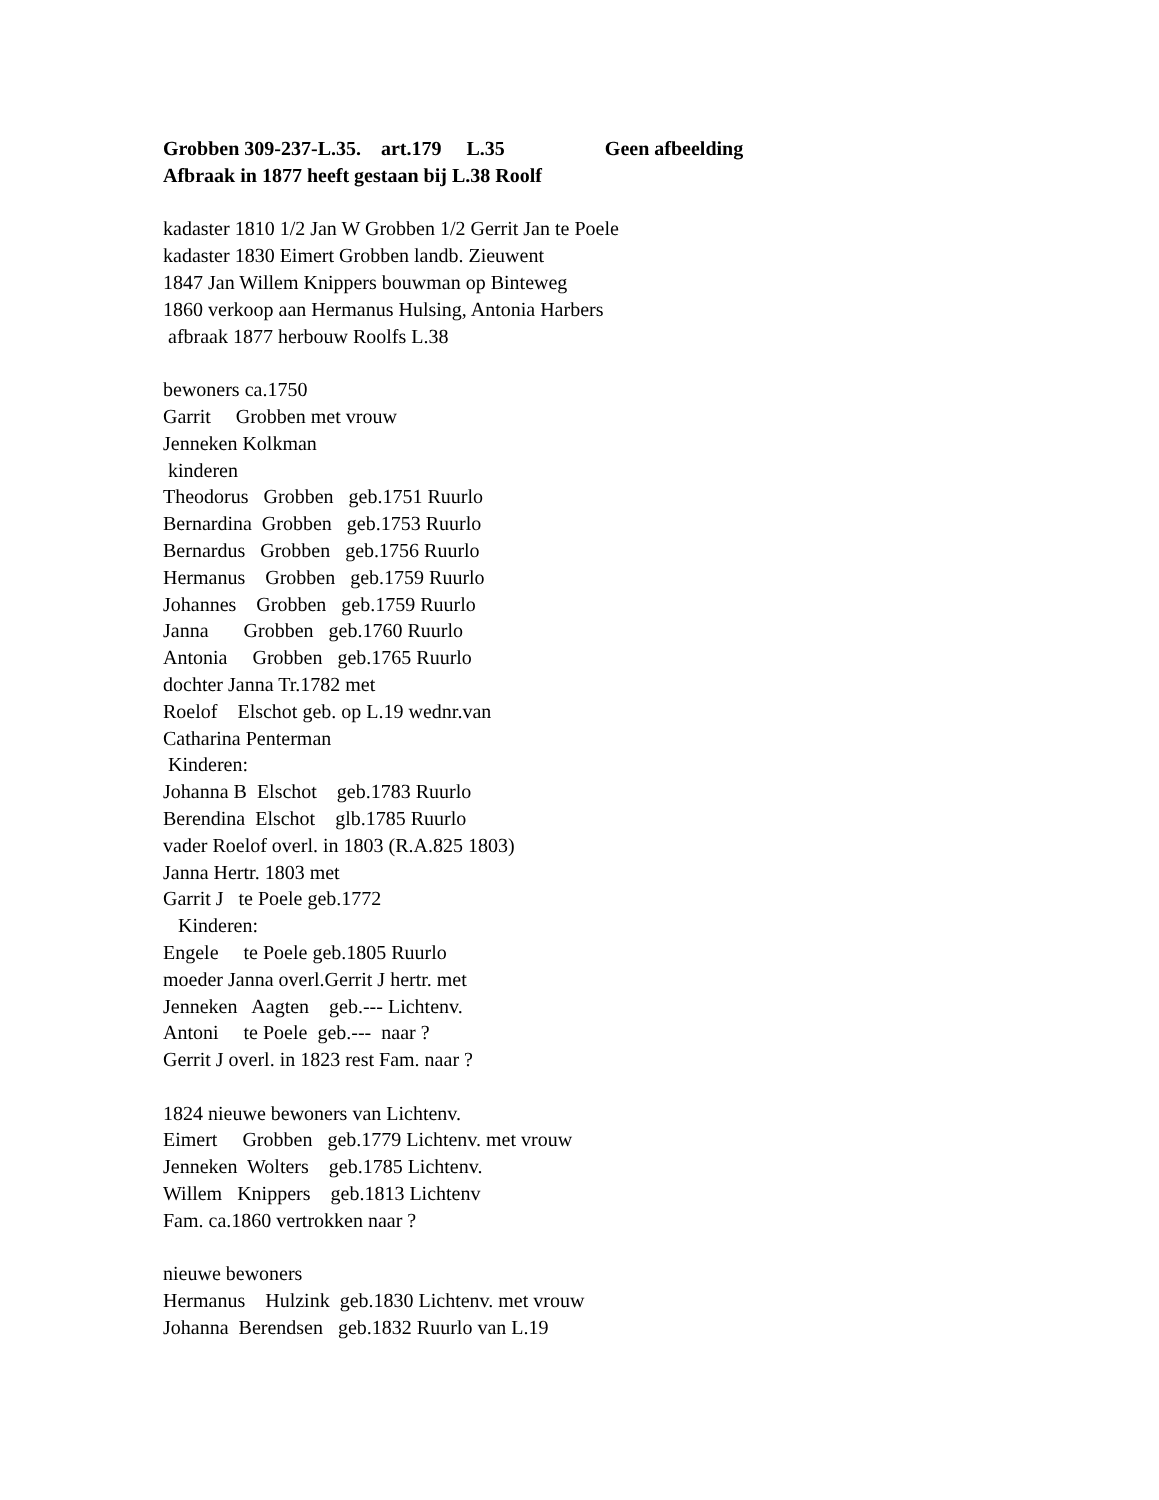Grobben 309-237-L.35. art.179 L.35 Geen afbeelding Afbraak in 1877 heeft gestaan bij L.38 Roolf kadaster 1810 1/2 Jan W Grobben 1/2 Gerrit Jan te Poele kadaster 1830 Eimert Grobben landb. Zieuwent 1847 Jan Willem Knippers bouwman op Binteweg 1860 verkoop aan Hermanus Hulsing, Antonia Harbers afbraak 1877 herbouw Roolfs L.38 bewoners ca.1750 Garrit Grobben met vrouw Jenneken Kolkman kinderen Theodorus Grobben geb.1751 Ruurlo Bernardina Grobben geb.1753 Ruurlo Bernardus Grobben geb.1756 Ruurlo Hermanus Grobben geb.1759 Ruurlo Johannes Grobben geb.1759 Ruurlo Janna Grobben geb.1760 Ruurlo Antonia Grobben geb.1765 Ruurlo dochter Janna Tr.1782 met Roelof Elschot geb. op L.19 wednr.van Catharina Penterman Kinderen: Johanna B Elschot geb.1783 Ruurlo Berendina Elschot glb.1785 Ruurlo vader Roelof overl. in 1803 (R.A.825 1803) Janna Hertr. 1803 met Garrit J te Poele geb.1772 Kinderen: Engele te Poele geb.1805 Ruurlo moeder Janna overl.Gerrit J hertr. met Jenneken Aagten geb.--- Lichtenv. Antoni te Poele geb.--- naar ? Gerrit J overl. in 1823 rest Fam. naar ? 1824 nieuwe bewoners van Lichtenv. Eimert Grobben geb.1779 Lichtenv. met vrouw Jenneken Wolters geb.1785 Lichtenv. Willem Knippers geb.1813 Lichtenv Fam. ca.1860 vertrokken naar ? nieuwe bewoners Hermanus Hulzink geb.1830 Lichtenv. met vrouw Johanna Berendsen geb.1832 Ruurlo van L.19